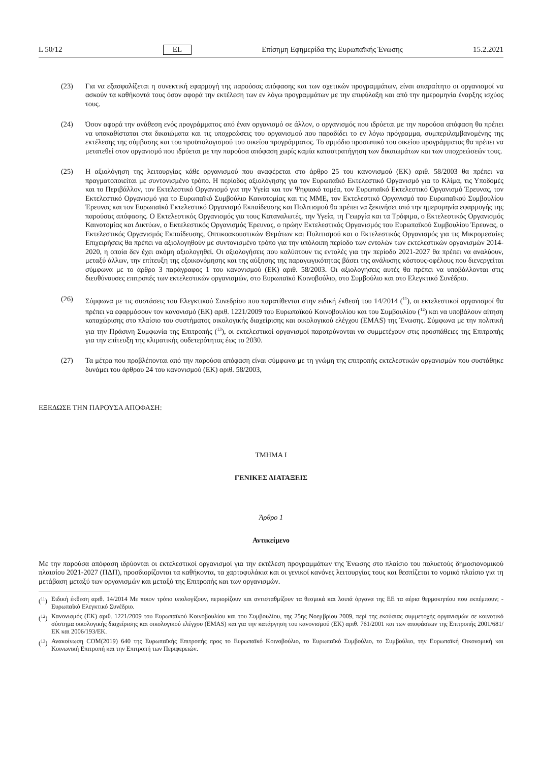L 50/12 EL Επίσημη Εφημερίδα της Ευρωπαϊκής Ένωσης 15.2.2021
(23) Για να εξασφαλίζεται η συνεκτική εφαρμογή της παρούσας απόφασης και των σχετικών προγραμμάτων, είναι απαραίτητο οι οργανισμοί να ασκούν τα καθήκοντά τους όσον αφορά την εκτέλεση των εν λόγω προγραμμάτων με την επιφύλαξη και από την ημερομηνία έναρξης ισχύος τους.
(24) Όσον αφορά την ανάθεση ενός προγράμματος από έναν οργανισμό σε άλλον, ο οργανισμός που ιδρύεται με την παρούσα απόφαση θα πρέπει να υποκαθίσταται στα δικαιώματα και τις υποχρεώσεις του οργανισμού που παραδίδει το εν λόγω πρόγραμμα, συμπεριλαμβανομένης της εκτέλεσης της σύμβασης και του προϋπολογισμού του οικείου προγράμματος. Το αρμόδιο προσωπικό του οικείου προγράμματος θα πρέπει να μετατεθεί στον οργανισμό που ιδρύεται με την παρούσα απόφαση χωρίς καμία καταστρατήγηση των δικαιωμάτων και των υποχρεώσεών τους.
(25) Η αξιολόγηση της λειτουργίας κάθε οργανισμού που αναφέρεται στο άρθρο 25 του κανονισμού (ΕΚ) αριθ. 58/2003 θα πρέπει να πραγματοποιείται με συντονισμένο τρόπο. Η περίοδος αξιολόγησης για τον Ευρωπαϊκό Εκτελεστικό Οργανισμό για το Κλίμα, τις Υποδομές και το Περιβάλλον, τον Εκτελεστικό Οργανισμό για την Υγεία και τον Ψηφιακό τομέα, τον Ευρωπαϊκό Εκτελεστικό Οργανισμό Έρευνας, τον Εκτελεστικό Οργανισμό για το Ευρωπαϊκό Συμβούλιο Καινοτομίας και τις ΜΜΕ, τον Εκτελεστικό Οργανισμό του Ευρωπαϊκού Συμβουλίου Έρευνας και τον Ευρωπαϊκό Εκτελεστικό Οργανισμό Εκπαίδευσης και Πολιτισμού θα πρέπει να ξεκινήσει από την ημερομηνία εφαρμογής της παρούσας απόφασης. Ο Εκτελεστικός Οργανισμός για τους Καταναλωτές, την Υγεία, τη Γεωργία και τα Τρόφιμα, ο Εκτελεστικός Οργανισμός Καινοτομίας και Δικτύων, ο Εκτελεστικός Οργανισμός Έρευνας, ο πρώην Εκτελεστικός Οργανισμός του Ευρωπαϊκού Συμβουλίου Έρευνας, ο Εκτελεστικός Οργανισμός Εκπαίδευσης, Οπτικοακουστικών Θεμάτων και Πολιτισμού και ο Εκτελεστικός Οργανισμός για τις Μικρομεσαίες Επιχειρήσεις θα πρέπει να αξιολογηθούν με συντονισμένο τρόπο για την υπόλοιπη περίοδο των εντολών των εκτελεστικών οργανισμών 2014-2020, η οποία δεν έχει ακόμη αξιολογηθεί. Οι αξιολογήσεις που καλύπτουν τις εντολές για την περίοδο 2021-2027 θα πρέπει να αναλύουν, μεταξύ άλλων, την επίτευξη της εξοικονόμησης και της αύξησης της παραγωγικότητας βάσει της ανάλυσης κόστους-οφέλους που διενεργείται σύμφωνα με το άρθρο 3 παράγραφος 1 του κανονισμού (ΕΚ) αριθ. 58/2003. Οι αξιολογήσεις αυτές θα πρέπει να υποβάλλονται στις διευθύνουσες επιτροπές των εκτελεστικών οργανισμών, στο Ευρωπαϊκό Κοινοβούλιο, στο Συμβούλιο και στο Ελεγκτικό Συνέδριο.
(26) Σύμφωνα με τις συστάσεις του Ελεγκτικού Συνεδρίου που παρατίθενται στην ειδική έκθεσή του 14/2014 (<sup>11</sup>), οι εκτελεστικοί οργανισμοί θα πρέπει να εφαρμόσουν τον κανονισμό (ΕΚ) αριθ. 1221/2009 του Ευρωπαϊκού Κοινοβουλίου και του Συμβουλίου (<sup>12</sup>) και να υποβάλουν αίτηση καταχώρισης στο πλαίσιο του συστήματος οικολογικής διαχείρισης και οικολογικού ελέγχου (EMAS) της Ένωσης. Σύμφωνα με την πολιτική για την Πράσινη Συμφωνία της Επιτροπής (<sup>13</sup>), οι εκτελεστικοί οργανισμοί παροτρύνονται να συμμετέχουν στις προσπάθειες της Επιτροπής για την επίτευξη της κλιματικής ουδετερότητας έως το 2030.
(27) Τα μέτρα που προβλέπονται από την παρούσα απόφαση είναι σύμφωνα με τη γνώμη της επιτροπής εκτελεστικών οργανισμών που συστάθηκε δυνάμει του άρθρου 24 του κανονισμού (ΕΚ) αριθ. 58/2003,
ΕΞΕΔΩΣΕ ΤΗΝ ΠΑΡΟΥΣΑ ΑΠΟΦΑΣΗ:
ΤΜΗΜΑ I
ΓΕΝΙΚΕΣ ΔΙΑΤΑΞΕΙΣ
Άρθρο 1
Αντικείμενο
Με την παρούσα απόφαση ιδρύονται οι εκτελεστικοί οργανισμοί για την εκτέλεση προγραμμάτων της Ένωσης στο πλαίσιο του πολυετούς δημοσιονομικού πλαισίου 2021-2027 (ΠΔΠ), προσδιορίζονται τα καθήκοντα, τα χαρτοφυλάκια και οι γενικοί κανόνες λειτουργίας τους και θεσπίζεται το νομικό πλαίσιο για τη μετάβαση μεταξύ των οργανισμών και μεταξύ της Επιτροπής και των οργανισμών.
(<sup>11</sup>) Ειδική έκθεση αριθ. 14/2014 Με ποιον τρόπο υπολογίζουν, περιορίζουν και αντισταθμίζουν τα θεσμικά και λοιπά όργανα της ΕΕ τα αέρια θερμοκηπίου που εκπέμπουν; - Ευρωπαϊκό Ελεγκτικό Συνέδριο.
(<sup>12</sup>) Κανονισμός (ΕΚ) αριθ. 1221/2009 του Ευρωπαϊκού Κοινοβουλίου και του Συμβουλίου, της 25ης Νοεμβρίου 2009, περί της εκούσιας συμμετοχής οργανισμών σε κοινοτικό σύστημα οικολογικής διαχείρισης και οικολογικού ελέγχου (EMAS) και για την κατάργηση του κανονισμού (ΕΚ) αριθ. 761/2001 και των αποφάσεων της Επιτροπής 2001/681/ΕΚ και 2006/193/ΕΚ.
(<sup>13</sup>) Ανακοίνωση COM(2019) 640 της Ευρωπαϊκής Επιτροπής προς το Ευρωπαϊκό Κοινοβούλιο, το Ευρωπαϊκό Συμβούλιο, το Συμβούλιο, την Ευρωπαϊκή Οικονομική και Κοινωνική Επιτροπή και την Επιτροπή των Περιφερειών.